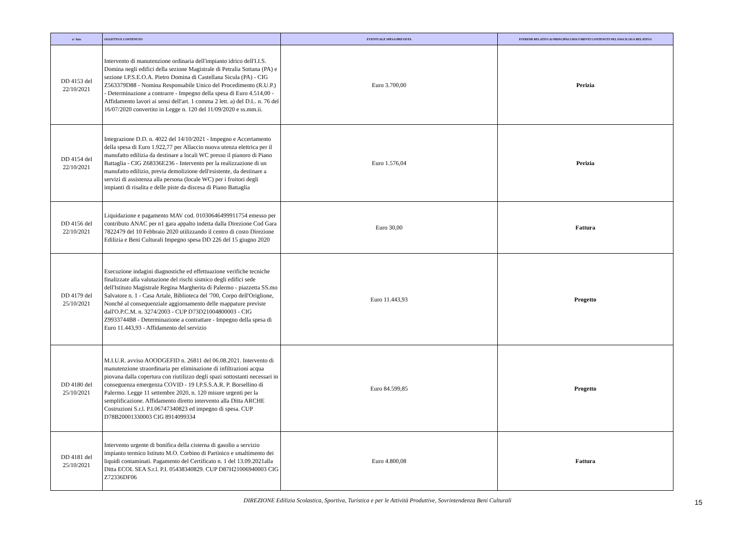| n° Atto | OGGETTO E CONTENUTO | EVENTUALE SPESA PREVISTA | ESTREMI RELATIVI AI PRINCIPALI DOCUMENTI CONTENUTI NEL FASCICOLO RELATIVO |
| --- | --- | --- | --- |
| DD 4153 del 22/10/2021 | Intervento di manutenzione ordinaria dell'impianto idrico dell'I.I.S. Domina negli edifici della sezione Magistrale di Petralia Sottana (PA) e sezione I.P.S.E.O.A. Pietro Domina di Castellana Sicula (PA) - CIG Z563379D88 - Nomina Responsabile Unico del Procedimento (R.U.P.) - Determinazione a contrarre - Impegno della spesa di Euro 4.514,00 - Affidamento lavori ai sensi dell'art. 1 comma 2 lett. a) del D.L. n. 76 del 16/07/2020 convertito in Legge n. 120 del 11/09/2020 e ss.mm.ii. | Euro 3.700,00 | Perizia |
| DD 4154 del 22/10/2021 | Integrazione D.D. n. 4022 del 14/10/2021 - Impegno e Accertamento della spesa di Euro 1.922,77 per Allaccio nuova utenza elettrica per il manufatto edilizia da destinare a locali WC presso il pianoro di Piano Battaglia - CIG Z68336E236 - Intervento per la realizzazione di un manufatto edilizio, previa demolizione dell'esistente, da destinare a servizi di assistenza alla persona (locale WC) per i fruitori degli impianti di risalita e delle piste da discesa di Piano Battaglia | Euro 1.576,04 | Perizia |
| DD 4156 del 22/10/2021 | Liquidazione e pagamento MAV cod. 01030646499911754 emesso per contributo ANAC per n1 gara appalto indetta dalla Direzione Cod Gara 7822479 del 10 Febbraio 2020 utilizzando il centro di costo Direzione Edilizia e Beni Culturali Impegno spesa DD 226 del 15 giugno 2020 | Euro 30,00 | Fattura |
| DD 4179 del 25/10/2021 | Esecuzione indagini diagnostiche ed effettuazione verifiche tecniche finalizzate alla valutazione del rischi sismico degli edifici sede dell'Istituto Magistrale Regina Margherita di Palermo - piazzetta SS.mo Salvatore n. 1 - Casa Artale, Biblioteca del '700, Corpo dell'Origlione, Nonché al consequenziale aggiornamento delle mappature previste dall'O.P.C.M. n. 3274/2003 - CUP D73D21004800003 - CIG Z9933744B8 - Determinazione a contrattare - Impegno della spesa di Euro 11.443,93 - Affidamento del servizio | Euro 11.443,93 | Progetto |
| DD 4180 del 25/10/2021 | M.I.U.R. avviso AOODGEFID n. 26811 del 06.08.2021. Intervento di manutenzione straordinaria per eliminazione di infiltrazioni acqua piovana dalla copertura con riutilizzo degli spazi sottostanti necessari in conseguenza emergenza COVID - 19 I.P.S.S.A.R. P. Borsellino di Palermo. Legge 11 settembre 2020, n. 120 misure urgenti per la semplificazione. Affidamento diretto intervento alla Ditta ARCHE Costruzioni S.r.l. P.I.06747340823 ed impegno di spesa. CUP D78B20001330003 CIG 8914099334 | Euro 84.599,85 | Progetto |
| DD 4181 del 25/10/2021 | Intervento urgente di bonifica della cisterna di gasolio a servizio impianto termico Istituto M.O. Corbino di Partinico e smaltimento dei liquidi contaminati. Pagamento del Certificato n. 1 del 13.09.2021alla Ditta ECOL SEA S.r.l. P.I. 05438340829. CUP D87H21006940003 CIG Z72336DF06 | Euro 4.800,08 | Fattura |
DIREZIONE Edilizia Scolastica, Sportiva, Turistica e per le Attività Produttive, Sovrintendenza Beni Culturali
15